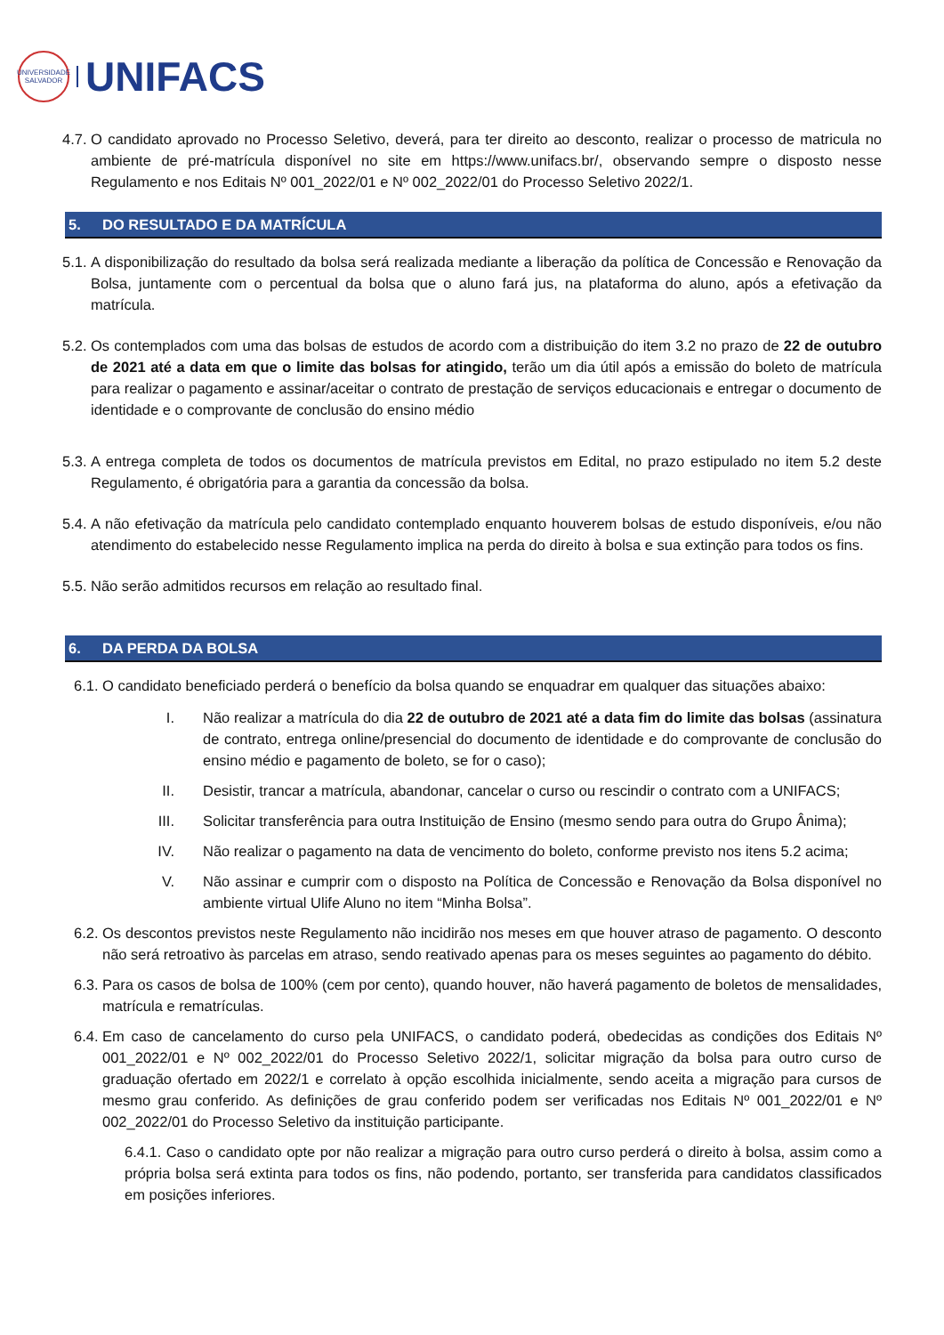UNIVERSIDADE
SALVADOR
UNIFACS
4.7.
O candidato aprovado no Processo Seletivo, deverá, para ter direito ao desconto, realizar o processo de matricula no ambiente de pré-matrícula disponível no site em https://www.unifacs.br/, observando sempre o disposto nesse Regulamento e nos Editais Nº 001_2022/01 e Nº 002_2022/01 do Processo Seletivo 2022/1.
5. DO RESULTADO E DA MATRÍCULA
5.1.
A disponibilização do resultado da bolsa será realizada mediante a liberação da política de Concessão e Renovação da Bolsa, juntamente com o percentual da bolsa que o aluno fará jus, na plataforma do aluno, após a efetivação da matrícula.
5.2.
Os contemplados com uma das bolsas de estudos de acordo com a distribuição do item 3.2 no prazo de 22 de outubro de 2021 até a data em que o limite das bolsas for atingido, terão um dia útil após a emissão do boleto de matrícula para realizar o pagamento e assinar/aceitar o contrato de prestação de serviços educacionais e entregar o documento de identidade e o comprovante de conclusão do ensino médio
5.3.
A entrega completa de todos os documentos de matrícula previstos em Edital, no prazo estipulado no item 5.2 deste Regulamento, é obrigatória para a garantia da concessão da bolsa.
5.4.
A não efetivação da matrícula pelo candidato contemplado enquanto houverem bolsas de estudo disponíveis, e/ou não atendimento do estabelecido nesse Regulamento implica na perda do direito à bolsa e sua extinção para todos os fins.
5.5.
Não serão admitidos recursos em relação ao resultado final.
6. DA PERDA DA BOLSA
6.1.
O candidato beneficiado perderá o benefício da bolsa quando se enquadrar em qualquer das situações abaixo:
I. Não realizar a matrícula do dia 22 de outubro de 2021 até a data fim do limite das bolsas (assinatura de contrato, entrega online/presencial do documento de identidade e do comprovante de conclusão do ensino médio e pagamento de boleto, se for o caso);
II. Desistir, trancar a matrícula, abandonar, cancelar o curso ou rescindir o contrato com a UNIFACS;
III. Solicitar transferência para outra Instituição de Ensino (mesmo sendo para outra do Grupo Ânima);
IV. Não realizar o pagamento na data de vencimento do boleto, conforme previsto nos itens 5.2 acima;
V. Não assinar e cumprir com o disposto na Política de Concessão e Renovação da Bolsa disponível no ambiente virtual Ulife Aluno no item “Minha Bolsa”.
6.2.
Os descontos previstos neste Regulamento não incidirão nos meses em que houver atraso de pagamento. O desconto não será retroativo às parcelas em atraso, sendo reativado apenas para os meses seguintes ao pagamento do débito.
6.3.
Para os casos de bolsa de 100% (cem por cento), quando houver, não haverá pagamento de boletos de mensalidades, matrícula e rematrículas.
6.4.
Em caso de cancelamento do curso pela UNIFACS, o candidato poderá, obedecidas as condições dos Editais Nº 001_2022/01 e Nº 002_2022/01 do Processo Seletivo 2022/1, solicitar migração da bolsa para outro curso de graduação ofertado em 2022/1 e correlato à opção escolhida inicialmente, sendo aceita a migração para cursos de mesmo grau conferido. As definições de grau conferido podem ser verificadas nos Editais Nº 001_2022/01 e Nº 002_2022/01 do Processo Seletivo da instituição participante.
6.4.1. Caso o candidato opte por não realizar a migração para outro curso perderá o direito à bolsa, assim como a própria bolsa será extinta para todos os fins, não podendo, portanto, ser transferida para candidatos classificados em posições inferiores.